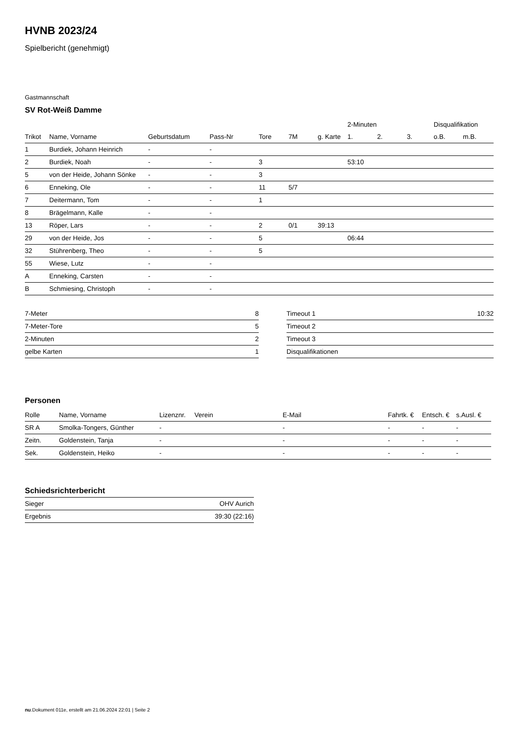HVNB 2023/24
Spielbericht (genehmigt)
Gastmannschaft
SV Rot-Weiß Damme
| | | | | | | | 2-Minuten | | | Disqualifikation | |
| --- | --- | --- | --- | --- | --- | --- | --- | --- | --- | --- | --- |
| Trikot | Name, Vorname | Geburtsdatum | Pass-Nr | Tore | 7M | g. Karte | 1. | 2. | 3. | o.B. | m.B. |
| 1 | Burdiek, Johann Heinrich | - | - | | | | | | | | |
| 2 | Burdiek, Noah | - | - | 3 | | | 53:10 | | | | |
| 5 | von der Heide, Johann Sönke | - | - | 3 | | | | | | | |
| 6 | Enneking, Ole | - | - | 11 | 5/7 | | | | | | |
| 7 | Deitermann, Tom | - | - | 1 | | | | | | | |
| 8 | Brägelmann, Kalle | - | - | | | | | | | | |
| 13 | Röper, Lars | - | - | 2 | 0/1 | 39:13 | | | | | |
| 29 | von der Heide, Jos | - | - | 5 | | | 06:44 | | | | |
| 32 | Stührenberg, Theo | - | - | 5 | | | | | | | |
| 55 | Wiese, Lutz | - | - | | | | | | | | |
| A | Enneking, Carsten | - | - | | | | | | | | |
| B | Schmiesing, Christoph | - | - | | | | | | | | |
| 7-Meter | 8 |
| 7-Meter-Tore | 5 |
| 2-Minuten | 2 |
| gelbe Karten | 1 |
| Timeout 1 | 10:32 |
| Timeout 2 | |
| Timeout 3 | |
| Disqualifikationen | |
Personen
| Rolle | Name, Vorname | Lizenznr. | Verein | E-Mail | Fahrtk. € | Entsch. € | s.Ausl. € |
| --- | --- | --- | --- | --- | --- | --- | --- |
| SR A | Smolka-Tongers, Günther | - | | - | - | - | - |
| Zeitn. | Goldenstein, Tanja | - | | - | - | - | - |
| Sek. | Goldenstein, Heiko | - | | - | - | - | - |
Schiedsrichterbericht
| Sieger | OHV Aurich |
| Ergebnis | 39:30 (22:16) |
nu.Dokument 011e, erstellt am 21.06.2024 22:01 | Seite 2